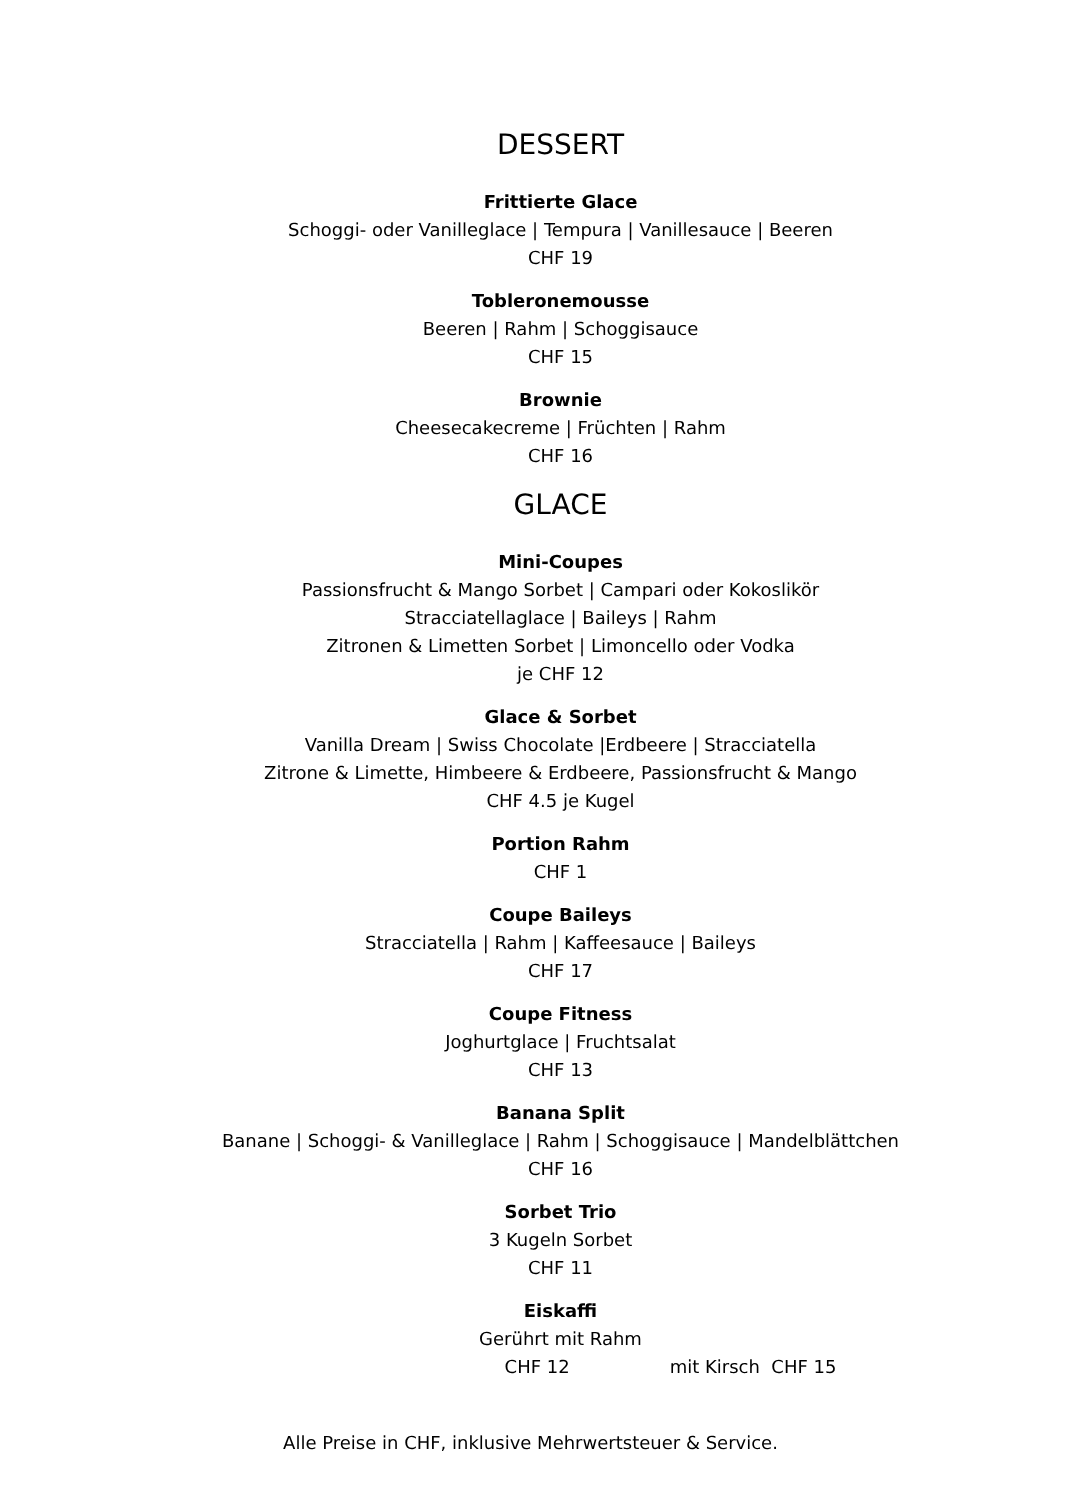DESSERT
Frittierte Glace
Schoggi- oder Vanilleglace | Tempura | Vanillesauce | Beeren
CHF 19
Tobleronemousse
Beeren | Rahm | Schoggisauce
CHF 15
Brownie
Cheesecakecreme | Früchten | Rahm
CHF 16
GLACE
Mini-Coupes
Passionsfrucht & Mango Sorbet | Campari oder Kokoslikör
Stracciatellaglace | Baileys | Rahm
Zitronen & Limetten Sorbet | Limoncello oder Vodka
je CHF 12
Glace & Sorbet
Vanilla Dream | Swiss Chocolate |Erdbeere | Stracciatella
Zitrone & Limette, Himbeere & Erdbeere, Passionsfrucht & Mango
CHF 4.5 je Kugel
Portion Rahm
CHF 1
Coupe Baileys
Stracciatella | Rahm | Kaffeesauce | Baileys
CHF 17
Coupe Fitness
Joghurtglace | Fruchtsalat
CHF 13
Banana Split
Banane | Schoggi- & Vanilleglace | Rahm | Schoggisauce | Mandelblättchen
CHF 16
Sorbet Trio
3 Kugeln Sorbet
CHF 11
Eiskaffi
Gerührt mit Rahm
CHF 12 mit Kirsch CHF 15
Alle Preise in CHF, inklusive Mehrwertsteuer & Service.